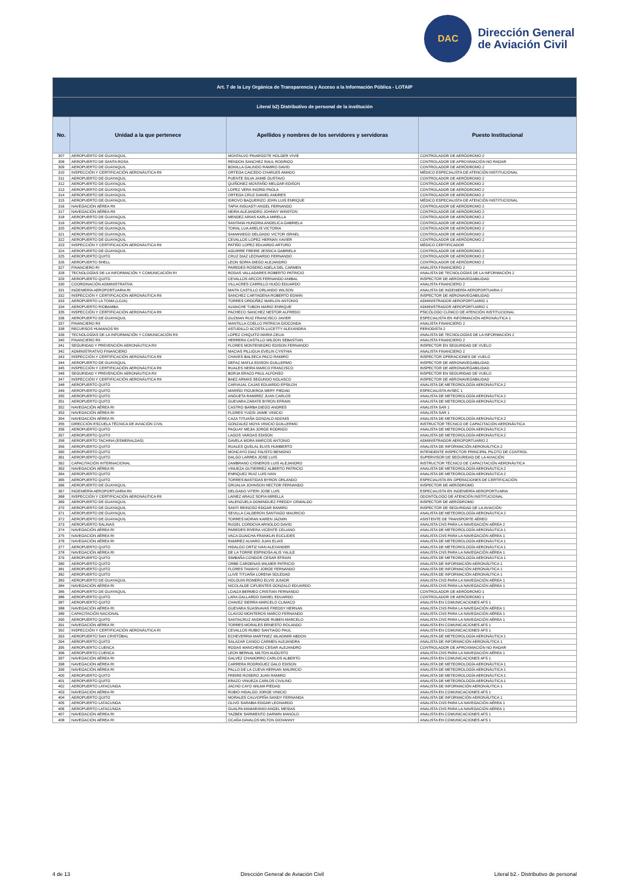DAC
Dirección General
de Aviación Civil
| Art. 7 de la Ley Orgánica de Transparencia y Acceso a la Información Pública - LOTAIP | | | |
| Literal b2) Distributivo de personal de la institución | | | |
| No. | Unidad a la que pertenece | Apellidos y nombres de los servidores y servidoras | Puesto Institucional |
| 307 | AEROPUERTO DE GUAYAQUIL | MONTALVO PINARGOTE HOLGER VIVIE | CONTROLADOR DE AERÓDROMO 2 |
| 308 | AEROPUERTO DE SANTA ROSA | RENDON SANCHEZ RAUL RODRIGO | CONTROLADOR DE APROXIMACIÓN NO RADAR |
| 309 | AEROPUERTO DE GUAYAQUIL | BONILLA GALINDO RAMIRO DAVID | CONTROLADOR DE AERÓDROMO 2 |
| 310 | INSPECCIÓN Y CERTIFICACIÓN AERONÁUTICA RII | ORTEGA CAICEDO CHARLES AMADO | MÉDICO ESPECIALISTA DE ATENCIÓN INSTITUCIONAL |
| 311 | AEROPUERTO DE GUAYAQUIL | PUENTE SILVA JAIME GUSTAVO | CONTROLADOR DE AERÓDROMO 2 |
| 312 | AEROPUERTO DE GUAYAQUIL | QUIÑONEZ MONTAÑO MELGAR EDISON | CONTROLADOR DE AERÓDROMO 2 |
| 313 | AEROPUERTO DE GUAYAQUIL | LOPEZ VERA INGRID PAOLA | CONTROLADOR DE AERÓDROMO 2 |
| 314 | AEROPUERTO DE GUAYAQUIL | ORTEGA CRUZ DANIEL ANDRES | CONTROLADOR DE AERÓDROMO 2 |
| 315 | AEROPUERTO DE GUAYAQUIL | IDROVO BAQUERIZO JOHN LUIS ENRIQUE | MÉDICO ESPECIALISTA DE ATENCIÓN INSTITUCIONAL |
| 316 | NAVEGACIÓN AÉREA RII | TAPIA INSUASTI ANGEL FERNANDO | CONTROLADOR DE AERÓDROMO 2 |
| 317 | NAVEGACIÓN AÉREA RII | NEIRA ALEJANDRO JOHNNY WINSTON | CONTROLADOR DE AERÓDROMO 2 |
| 318 | AEROPUERTO DE GUAYAQUIL | MENDEZ ARIAS KARLA MIRELLA | CONTROLADOR DE AERÓDROMO 2 |
| 319 | AEROPUERTO DE GUAYAQUIL | SANTANA HUNGRIA ANGELICA GABRIELA | CONTROLADOR DE AERÓDROMO 2 |
| 320 | AEROPUERTO DE GUAYAQUIL | TORAL LUA ARELIS VICTORIA | CONTROLADOR DE AERÓDROMO 2 |
| 321 | AEROPUERTO DE GUAYAQUIL | SAMANIEGO DELGADO VICTOR ISRAEL | CONTROLADOR DE AERÓDROMO 2 |
| 322 | AEROPUERTO DE GUAYAQUIL | CEVALLOS LOPEZ HERNAN XAVIER | CONTROLADOR DE AERÓDROMO 2 |
| 323 | INSPECCIÓN Y CERTIFICACIÓN AERONÁUTICA RII | PATIÑO LOPEZ EDUARDO ARTURO | MÉDICO CERTIFICADOR |
| 324 | AEROPUERTO DE GUAYAQUIL | AGUIRRE FREIRE JESSICA GABRIELA | CONTROLADOR DE AERÓDROMO 2 |
| 325 | AEROPUERTO QUITO | CRUZ DIAZ LEONARDO FERNANDO | CONTROLADOR DE AERÓDROMO 2 |
| 326 | AEROPUERTO SHELL | LEON SORIA DIEGO ALEJANDRO | CONTROLADOR DE AERÓDROMO 2 |
| 327 | FINANCIERO RI | PAREDES ROSERO ADELA DEL CARMEN | ANALISTA FINANCIERO 2 |
| 328 | TECNOLOGÍAS DE LA INFORMACIÓN Y COMUNICACIÓN RI | RODAS VALLADARES ROBERTO PATRICIO | ANALISTA DE TECNOLOGÍAS DE LA INFORMACIÓN 2 |
| 329 | AEROPUERTO QUITO | CEVALLOS ARCOS FERNANDO ANIBAL | INSPECTOR DE AERONAVEGABILIDAD |
| 330 | COORDINACIÓN ADMINISTRATIVA | VILLACRES CARRILLO HUGO EDUARDO | ANALISTA FINANCIERO 2 |
| 331 | INGENIERÍA AEROPORTUARIA RI | MAITA CASTILLO ORLANDO WILSON | ANALISTA DE INGENIERÍA AEROPORTUARIA 2 |
| 332 | INSPECCIÓN Y CERTIFICACIÓN AERONÁUTICA RII | SANCHEZ CARTAGENA ROBERTO EDWIN | INSPECTOR DE AERONAVEGABILIDAD |
| 333 | AEROPUERTO LA TOMA (LOJA) | TORRES ORDOÑEZ MARLON ANTONIO | ADMINISTRADOR AEROPORTUARIO 1 |
| 334 | AEROPUERTO RIOBAMBA | ALMACHE TUBON MARIO ENRIQUE | ADMINISTRADOR AEROPORTUARIO 1 |
| 335 | INSPECCIÓN Y CERTIFICACIÓN AERONÁUTICA RII | PACHECO SANCHEZ NESTOR ALFREDO | PSICÓLOGO CLÍNICO DE ATENCIÓN INSTITUCIONAL |
| 336 | AEROPUERTO DE GUAYAQUIL | GUZMAN RUIZ FRANCISCO JAVIER | ESPECIALISTA EN INFORMACIÓN AERONÁUTICA 1 |
| 337 | FINANCIERO RII | MANTILLA COELLO PATRICIA GIOCONDA | ANALISTA FINANCIERO 2 |
| 338 | RECURSOS HUMANOS RII | ASTUDILLO ACOSTA LUCETTY ALEXANDRA | PERIODISTA 2 |
| 339 | TECNOLOGÍAS DE LA INFORMACIÓN Y COMUNICACIÓN RII | LOPEZ CHIQUITO MARIA CELIA | ANALISTA DE TECNOLOGÍAS DE LA INFORMACIÓN 2 |
| 340 | FINANCIERO RII | HERRERA CASTILLO WILSON SEBASTIAN | ANALISTA FINANCIERO 2 |
| 341 | SEGURIDAD Y PREVENCIÓN AERONÁUTICA RII | FLORES MONTENEGRO EDISON FERNANDO | INSPECTOR EN SEGURIDAD DE VUELO |
| 342 | ADMINISTRATIVO FINANCIERO | MACIAS PILLIGUA EVELIN CYNTHIA | ANALISTA FINANCIERO 2 |
| 343 | INSPECCIÓN Y CERTIFICACIÓN AERONÁUTICA RII | CHAVES BALSECA PACO RAMIRO | INSPECTOR OPERACIONES DE VUELO |
| 344 | AEROPUERTO DE GUAYAQUIL | DEFAZ MAFLA EDISON GUILLERMO | INSPECTOR DE AERONAVEGABILIDAD |
| 345 | INSPECCIÓN Y CERTIFICACIÓN AERONÁUTICA RII | RUALES NEIRA MARCO FRANCISCO | INSPECTOR DE AERONAVEGABILIDAD |
| 346 | SEGURIDAD Y PREVENCIÓN AERONÁUTICA RII | BORJA ERAZO PAUL ALFONSO | INSPECTOR EN SEGURIDAD DE VUELO |
| 347 | INSPECCIÓN Y CERTIFICACIÓN AERONÁUTICA RII | BAEZ ARMAS SEGUNDO NOLASCO | INSPECTOR DE AERONAVEGABILIDAD |
| 348 | AEROPUERTO QUITO | CARVAJAL CAJAS EDUARDO EPSILON | ANALISTA DE METEOROLOGÍA AERONÁUTICA 2 |
| 349 | AEROPUERTO QUITO | MARIÑO FIGUEROA MERY PIEDAD | ESPECIALISTA AVSEC 1 |
| 350 | AEROPUERTO QUITO | ANGUETA RAMIREZ JUAN CARLOS | ANALISTA DE METEOROLOGÍA AERONÁUTICA 2 |
| 351 | AEROPUERTO QUITO | GUEVARA ZARATE BYRON EFRAIN | ANALISTA DE METEOROLOGÍA AERONÁUTICA 2 |
| 352 | NAVEGACIÓN AÉREA RI | CASTRO BARBA DIEGO ANDRES | ANALISTA SAR 1 |
| 353 | NAVEGACIÓN AÉREA RI | FLORES YUGSI JAIME VINICIO | ANALISTA SAR 1 |
| 354 | NAVEGACIÓN AÉREA RI | CAZA TITUAÑA GONZALO ADONIS | ANALISTA DE METEOROLOGÍA AERONÁUTICA 2 |
| 355 | DIRECCIÓN ESCUELA TÉCNICA DE AVIACIÓN CIVIL | GONZALEZ MOYA VINICIO GUILLERMO | INSTRUCTOR TÉCNICO DE CAPACITACIÓN AERONÁUTICA |
| 356 | AEROPUERTO QUITO | PAGUAY MEJIA JORGE RODRIGO | ANALISTA DE METEOROLOGÍA AERONÁUTICA 2 |
| 357 | AEROPUERTO QUITO | LAGOS VARGAS EDISON | ANALISTA DE METEOROLOGÍA AERONÁUTICA 2 |
| 358 | AEROPUERTO TACHINA (ESMERALDAS) | GAVELA MORA MARCOS ANTONIO | ADMINISTRADOR AEROPORTUARIO 2 |
| 359 | AEROPUERTO QUITO | RUALES QUELAL ELVIS HUMBERTO | ANALISTA DE INFORMACIÓN AERONÁUTICA 2 |
| 360 | AEROPUERTO QUITO | MONCAYO DIAZ FAUSTO BENIGNO | INTENDENTE INSPECTOR PRINCIPAL PILOTO DE CONTROL |
| 361 | AEROPUERTO QUITO | DALGO LARREA JOSE LUIS | SUPERVISOR DE SEGURIDAD DE LA AVIACIÓN |
| 362 | CAPACITACIÓN INTERNACIONAL | ZAMBRANO CISNEROS LUIS ALEJANDRO | INSTRUCTOR TÉCNICO DE CAPACITACIÓN AERONÁUTICA |
| 363 | NAVEGACIÓN AÉREA RI | VINUEZA GUTIERREZ ALBERTO PATRICIO | ANALISTA DE METEOROLOGÍA AERONÁUTICA 2 |
| 364 | AEROPUERTO QUITO | ENRIQUEZ RUIZ LUIS IVAN | ANALISTA DE METEOROLOGÍA AERONÁUTICA 2 |
| 365 | AEROPUERTO QUITO | TORRES BASTIDAS BYRON ORLANDO | ESPECIALISTA EN OPERACIONES DE CERTIFICACIÓN |
| 366 | AEROPUERTO DE GUAYAQUIL | GRIJALVA JOHNSON HECTOR FERNANDO | INSPECTOR DE AERÓDROMO |
| 367 | INGENIERÍA AEROPORTUARIA RII | DELGADO VITERI JOSE LUIS | ESPECIALISTA EN INGENIERÍA AEROPORTUARIA |
| 368 | INSPECCIÓN Y CERTIFICACIÓN AERONÁUTICA RII | LAINEZ ARAUZ SOFIA MIRELLA | ODONTÓLOGO DE ATENCIÓN INSTITUCIONAL |
| 369 | AEROPUERTO DE GUAYAQUIL | VALENZUELA DOMINGUEZ FREDDY OSWALDO | INSPECTOR DE AERÓDROMO |
| 370 | AEROPUERTO DE GUAYAQUIL | SANTI REINOSO EDGAR RAMIRO | INSPECTOR DE SEGURIDAD DE LA AVIACIÓN |
| 371 | AEROPUERTO DE GUAYAQUIL | SEVILLA CALDERON SANTIAGO MAURICIO | ANALISTA DE METEOROLOGÍA AERONÁUTICA 2 |
| 372 | AEROPUERTO DE GUAYAQUIL | TORRES MORAN KAREN JAZMIN | ASISTENTE DE TRANSPORTE AÉREO |
| 373 | AEROPUERTO SALINAS | RUGEL CORDOVA ARNOLDO DAVID | ANALISTA CNS PARA LA NAVEGACIÓN AÉREA 2 |
| 374 | NAVEGACIÓN AÉREA RI | PAREDES RIVERA VICENTE CELIANO | ANALISTA DE METEOROLOGÍA AERONÁUTICA 1 |
| 375 | NAVEGACIÓN AÉREA RI | VACA GUAICHA FRANKLIN EUCLIDES | ANALISTA CNS PARA LA NAVEGACIÓN AÉREA 1 |
| 376 | NAVEGACIÓN AÉREA RI | RAMIREZ ALVARO JUAN ELIAS | ANALISTA DE METEOROLOGÍA AERONÁUTICA 1 |
| 377 | AEROPUERTO QUITO | HIDALGO ORTIZ IVAN ALEXANDER | ANALISTA DE METEOROLOGÍA AERONÁUTICA 1 |
| 378 | NAVEGACIÓN AÉREA RI | DE LA TORRE ESPINOSA ALIS YALILE | ANALISTA CNS PARA LA NAVEGACIÓN AÉREA 1 |
| 379 | AEROPUERTO QUITO | SIMBAÑA CONDOR CESAR EFRAIN | ANALISTA DE METEOROLOGÍA AERONÁUTICA 1 |
| 380 | AEROPUERTO QUITO | ORBE CARDENAS WILMER PATRICIO | ANALISTA DE INFORMACIÓN AERONÁUTICA 1 |
| 381 | AEROPUERTO QUITO | FLORES TAMAYO JORGE FERNANDO | ANALISTA DE INFORMACIÓN AERONÁUTICA 1 |
| 382 | AEROPUERTO QUITO | LLIVE TITUAÑA LORENA SOLEDAD | ANALISTA DE INFORMACIÓN AERONÁUTICA 1 |
| 383 | AEROPUERTO DE GUAYAQUIL | HOLGUIN ROMERO ELVIS JUNIOR | ANALISTA CNS PARA LA NAVEGACIÓN AÉREA 1 |
| 384 | NAVEGACIÓN AÉREA RI | NICOLALDE CIFUENTES GONZALO EDUARDO | ANALISTA CNS PARA LA NAVEGACIÓN AÉREA 1 |
| 385 | AEROPUERTO DE GUAYAQUIL | LOAIZA BERMEO CRISTIAN FERNANDO | CONTROLADOR DE AERÓDROMO 1 |
| 386 | AEROPUERTO QUITO | LARA GALLARDO DANIEL EDUARDO | CONTROLADOR DE AERÓDROMO 1 |
| 387 | AEROPUERTO QUITO | CHAVEZ SIERRA MARCELO CLIMACO | ANALISTA EN COMUNICACIONES AFS 1 |
| 388 | NAVEGACIÓN AÉREA RI | GUEVARA SUASNAVAS FREDDY HERNAN | ANALISTA CNS PARA LA NAVEGACIÓN AÉREA 1 |
| 389 | CAPACITACIÓN NACIONAL | CLAVIJO MONTEROS MARCO FERNANDO | ANALISTA CNS PARA LA NAVEGACIÓN AÉREA 1 |
| 390 | AEROPUERTO QUITO | SANTACRUZ ANDRADE RUBEN MARCELO | ANALISTA CNS PARA LA NAVEGACIÓN AÉREA 1 |
| 391 | NAVEGACIÓN AÉREA RI | TORRES MORALES ERNESTO ROLANDO | ANALISTA EN COMUNICACIONES AFS 1 |
| 392 | INSPECCIÓN Y CERTIFICACIÓN AERONÁUTICA RI | CEVALLOS RUBIO SANTIAGO PAUL | ANALISTA EN COMUNICACIONES AFS 1 |
| 393 | AEROPUERTO SAN CRISTÓBAL | ECHEVERRIA MARTINEZ WLADIMIR ABDON | ANALISTA DE METEOROLOGÍA AERONÁUTICA 1 |
| 394 | AEROPUERTO QUITO | SALAZAR CANGO CARMEN ALEJANDRA | ANALISTA DE INFORMACIÓN AERONÁUTICA 1 |
| 395 | AEROPUERTO CUENCA | RODAS MANCHENO CESAR ALEJANDRO | CONTROLADOR DE APROXIMACIÓN NO RADAR |
| 396 | AEROPUERTO CUENCA | LEON BERNAL MILTON AUGUSTO | ANALISTA CNS PARA LA NAVEGACIÓN AÉREA 1 |
| 397 | NAVEGACIÓN AÉREA RI | GALVEZ CHAMORRO CARLOS ALBERTO | ANALISTA EN COMUNICACIONES AFS 1 |
| 398 | NAVEGACIÓN AÉREA RI | CARRERA RODRIGUEZ GALO EDISON | ANALISTA DE METEOROLOGÍA AERONÁUTICA 1 |
| 399 | NAVEGACIÓN AÉREA RI | PALLO DE LA CUEVA HERNAN MAURICIO | ANALISTA DE METEOROLOGÍA AERONÁUTICA 1 |
| 400 | AEROPUERTO QUITO | FREIRE ROSERO JUAN RAMIRO | ANALISTA DE METEOROLOGÍA AERONÁUTICA 1 |
| 401 | AEROPUERTO QUITO | ERAZO VINUEZA CARLOS CIVILINO | ANALISTA DE METEOROLOGÍA AERONÁUTICA 1 |
| 402 | AEROPUERTO LATACUNGA | JACHO CAYO WILMA PIEDAD | ANALISTA DE INFORMACIÓN AERONÁUTICA 1 |
| 403 | NAVEGACIÓN AÉREA RI | RUBIO HIDALGO JORGE VINICIO | ANALISTA EN COMUNICACIONES AFS 1 |
| 404 | AEROPUERTO QUITO | MORALES CALVOPIÑA SANDY FERNANDA | ANALISTA DE INFORMACIÓN AERONÁUTICA 1 |
| 405 | AEROPUERTO LATACUNGA | OLIVO SARABIA EDGAR LEONARDO | ANALISTA CNS PARA LA NAVEGACIÓN AÉREA 1 |
| 406 | AEROPUERTO LATACUNGA | GUALPA MAMARANDI ANGEL MESIAS | ANALISTA CNS PARA LA NAVEGACIÓN AÉREA 1 |
| 407 | NAVEGACIÓN AÉREA RI | YAZBEK SARMIENTO DARWIN MANOLO | ANALISTA EN COMUNICACIONES AFS 1 |
| 408 | NAVEGACIÓN AÉREA RI | OCAÑA DAVALOS MILTON GIOVANNY | ANALISTA EN COMUNICACIONES AFS 1 |
4 de 13 Dirección General de Aviación Civil Literal b2.- Distributivo de personal